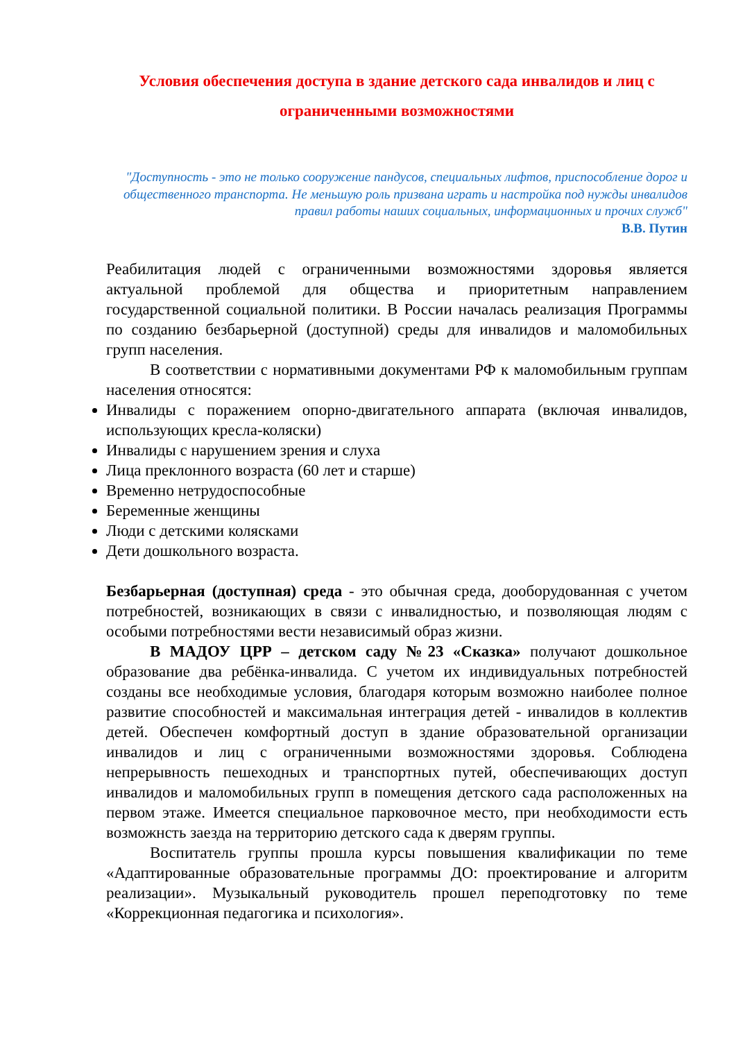Условия обеспечения доступа в здание детского сада инвалидов и лиц с ограниченными возможностями
"Доступность - это не только сооружение пандусов, специальных лифтов, приспособление дорог и общественного транспорта. Не меньшую роль призвана играть и настройка под нужды инвалидов правил работы наших социальных, информационных и прочих служб"
В.В. Путин
Реабилитация людей с ограниченными возможностями здоровья является актуальной проблемой для общества и приоритетным направлением государственной социальной политики. В России началась реализация Программы по созданию безбарьерной (доступной) среды для инвалидов и маломобильных групп населения.
В соответствии с нормативными документами РФ к маломобильным группам населения относятся:
Инвалиды с поражением опорно-двигательного аппарата (включая инвалидов, использующих кресла-коляски)
Инвалиды с нарушением зрения и слуха
Лица преклонного возраста (60 лет и старше)
Временно нетрудоспособные
Беременные женщины
Люди с детскими колясками
Дети дошкольного возраста.
Безбарьерная (доступная) среда - это обычная среда, дооборудованная с учетом потребностей, возникающих в связи с инвалидностью, и позволяющая людям с особыми потребностями вести независимый образ жизни.
В МАДОУ ЦРР – детском саду №23 «Сказка» получают дошкольное образование два ребёнка-инвалида. С учетом их индивидуальных потребностей созданы все необходимые условия, благодаря которым возможно наиболее полное развитие способностей и максимальная интеграция детей - инвалидов в коллектив детей. Обеспечен комфортный доступ в здание образовательной организации инвалидов и лиц с ограниченными возможностями здоровья. Соблюдена непрерывность пешеходных и транспортных путей, обеспечивающих доступ инвалидов и маломобильных групп в помещения детского сада расположенных на первом этаже. Имеется специальное парковочное место, при необходимости есть возможнсть заезда на территорию детского сада к дверям группы.
Воспитатель группы прошла курсы повышения квалификации по теме «Адаптированные образовательные программы ДО: проектирование и алгоритм реализации». Музыкальный руководитель прошел переподготовку по теме «Коррекционная педагогика и психология».